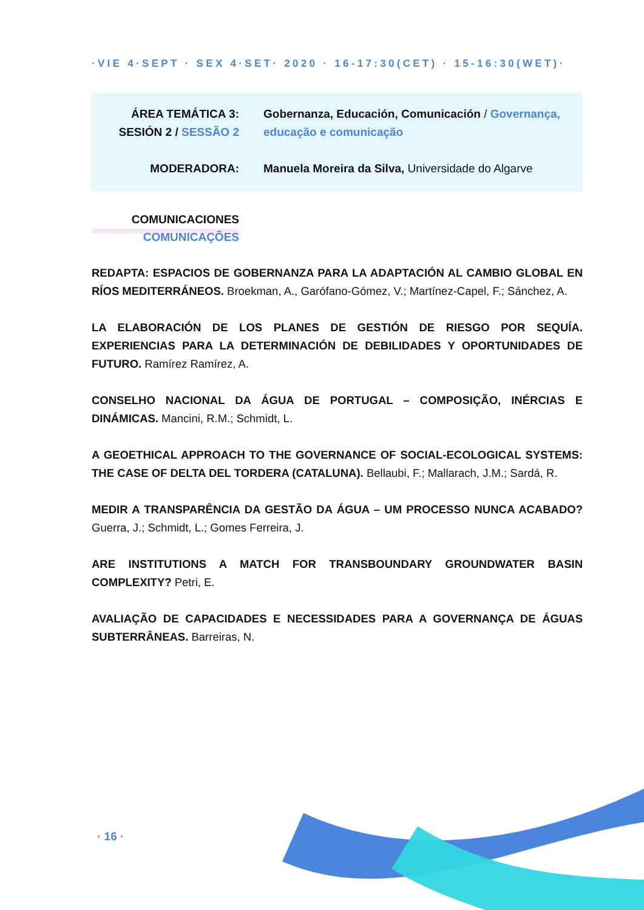·VIE 4·SEPT · SEX 4·SET· 2020 · 16-17:30(CET) · 15-16:30(WET)·
ÁREA TEMÁTICA 3:
SESIÓN 2 / SESSÃO 2
Gobernanza, Educación, Comunicación / Governança, educação e comunicação
MODERADORA: Manuela Moreira da Silva, Universidade do Algarve
COMUNICACIONES
COMUNICAÇÕES
REDAPTA: ESPACIOS DE GOBERNANZA PARA LA ADAPTACIÓN AL CAMBIO GLOBAL EN RÍOS MEDITERRÁNEOS. Broekman, A., Garófano-Gómez, V.; Martínez-Capel, F.; Sánchez, A.
LA ELABORACIÓN DE LOS PLANES DE GESTIÓN DE RIESGO POR SEQUÍA. EXPERIENCIAS PARA LA DETERMINACIÓN DE DEBILIDADES Y OPORTUNIDADES DE FUTURO. Ramírez Ramírez, A.
CONSELHO NACIONAL DA ÁGUA DE PORTUGAL – COMPOSIÇÃO, INÉRCIAS E DINÁMICAS. Mancini, R.M.; Schmidt, L.
A GEOETHICAL APPROACH TO THE GOVERNANCE OF SOCIAL-ECOLOGICAL SYSTEMS: THE CASE OF DELTA DEL TORDERA (CATALUNA). Bellaubi, F.; Mallarach, J.M.; Sardá, R.
MEDIR A TRANSPARÊNCIA DA GESTÃO DA ÁGUA – UM PROCESSO NUNCA ACABADO? Guerra, J.; Schmidt, L.; Gomes Ferreira, J.
ARE INSTITUTIONS A MATCH FOR TRANSBOUNDARY GROUNDWATER BASIN COMPLEXITY? Petri, E.
AVALIAÇÃO DE CAPACIDADES E NECESSIDADES PARA A GOVERNANÇA DE ÁGUAS SUBTERRÂNEAS. Barreiras, N.
· 16 ·